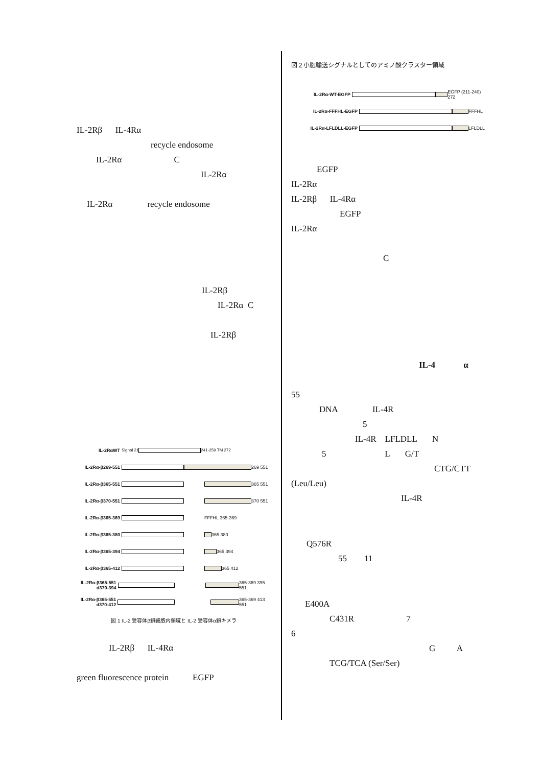IL-2Rβ IL-4Rα
recycle endosome
IL-2Rα C
IL-2Rα
IL-2Rα recycle endosome
IL-2Rβ
IL-2Rα C
IL-2Rβ
IL-2RαWT Signal 21 241-259 TM 272
IL-2Rα-β269-551 269 551
IL-2Rα-β365-551 365 551
IL-2Rα-β370-551 370 551
IL-2Rα-β365-369 FFFHL 365-369
IL-2Rα-β365-380 365 380
IL-2Rα-β365-394 365 394
IL-2Rα-β365-412 365 412
IL-2Rα-β365-551 d370-394
365-369 395 551
IL-2Rα-β365-551 d370-412
365-369 413 551
図 1 IL-2 受容体β鎖細胞内領域と IL-2 受容体α鎖キメラ
IL-2Rβ IL-4Rα
green fluorescence protein EGFP
図２小胞輸送シグナルとしてのアミノ酸クラスター領域
IL-2Rα-WT-EGFP EGFP (211-240) 272
IL-2Rα-FFFHL-EGFP FFFHL
IL-2Rα-LFLDLL-EGFP LFLDLL
EGFP
IL-2Rα
IL-2Rβ IL-4Rα
EGFP
IL-2Rα
C
IL-4 α
55
DNA IL-4R
5
IL-4R LFLDLL N
5 L G/T
CTG/CTT
(Leu/Leu)
IL-4R
Q576R
55 11
E400A
C431R 7
6
G A
TCG/TCA (Ser/Ser)